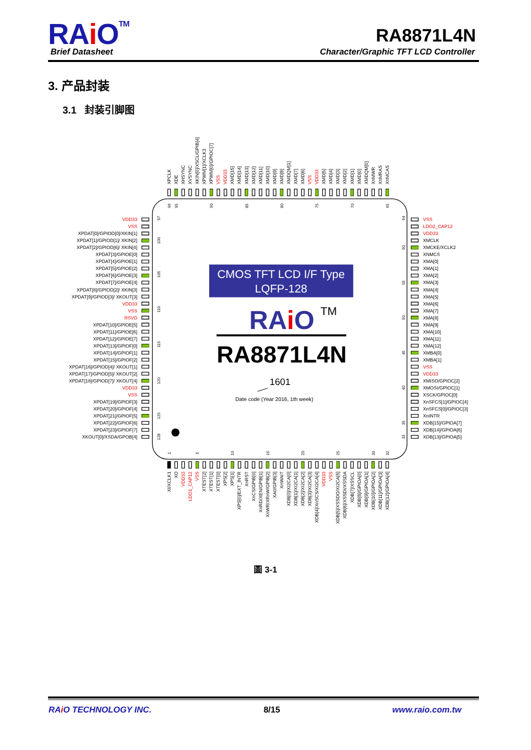RAi O<sup>TM</sup> Brief Datasheet
RA8871L4N
Character/Graphic TFT LCD Controller
3. 产品封装
3.1 封装引脚图
XPCLK
XDE
XHSYNC
XVSYNC
XKIN[0]/XSCL/GPIB[4]
XPWM[1]/XCLK3
XPWM[0]/GPIOC[7]
VSS
VDD33
XMD[15]
XMD[14]
XMD[13]
XMD[12]
XMD[11]
XMD[10]
XMD[9]
XMD[8]
XMDQM[1]
XMD[7]
XMD[6]
VSS
VDD33
XMD[5]
XMD[4]
XMD[3]
XMD[2]
XMD[1]
XMD[0]
XMDQM[0]
XnMWR
XnMRAS
XnMCAS
VDD33
VSS
XPDAT[0]/GPIOD[0]/XKIN[1]
XPDAT[1]/GPIOD[1]/ XKIN[2]
XPDAT[2]/GPIOD[6]/ XKIN[4]
XPDAT[3]/GPIOE[0]
XPDAT[4]/GPIOE[1]
XPDAT[5]/GPIOE[2]
XPDAT[6]/GPIOE[3]
XPDAT[7]/GPIOE[4]
XPDAT[8]/GPIOD[2]/ XKIN[3]
XPDAT[9]/GPIOD[3]/ XKOUT[3]
VDD33
VSS
RSVD
XPDAT[10]/GPIOE[5]
XPDAT[11]/GPIOE[6]
XPDAT[12]/GPIOE[7]
XPDAT[13]/GPIOF[0]
XPDAT[14]/GPIOF[1]
XPDAT[15]/GPIOF[2]
XPDAT[16]/GPIOD[4]/ XKOUT[1]
XPDAT[17]/GPIOD[5]/ XKOUT[2]
XPDAT[18]/GPIOD[7]/ XKOUT[4]
VDD33
VSS
XPDAT[19]/GPIOF[3]
XPDAT[20]/GPIOF[4]
XPDAT[21]/GPIOF[5]
XPDAT[22]/GPIOF[6]
XPDAT[23]/GPIOF[7]
XKOUT[0]/XSDA/GPOB[4]
VSS
LDO2_CAP12
VDD33
XMCLK
XMCKE/XCLK2
XNMCS
XMA[0]
XMA[1]
XMA[2]
XMA[3]
XMA[4]
XMA[5]
XMA[6]
XMA[7]
XMA[8]
XMA[9]
XMA[10]
XMA[11]
XMA[12]
XMBA[0]
XMBA[1]
VSS
VDD33
XMISO/GPIOC[2]
XMOSI/GPIOC[1]
XSCK/GPIOC[0]
XnSFCS[1]/GPIOC[4]
XnSFCS[0]/GPIOC[3]
XnINTR
XDB[15]/GPIOA[7]
XDB[14]/GPIOA[6]
XDB[13]/GPIOA[5]
XI/XCLK1
XO
VDD33
LDO1_CAP12
VSS
XTEST[2]
XTEST[1]
XTEST[0]
XPS[2]
XPS[1]
XPS[0]/EXT_INTR
XnRST
XnCS/GPIB[0]
XnRD/XEN/GPIB[1]
XnWR/XRnW/GPIB[2]
XA0/GPIB[3]
XnWAIT
XDB[0]/XI2CA[0]
XDB[1]/XI2CA[1]
XDB[2]/XI2CA[2]
XDB[3]/XI2CA[3]
XDB[4]/XnSCS/XI2CA[4]
VDD33
VSS
XDB[5]/XSSDO/XI2CA[5]
XDB[6]/XSSDI/XSSDA
XDB[7]/XSSCL
XDB[8]/GPIOA[0]
XDB[9]/GPIOA[1]
XDB[10]/GPIOA[2]
XDB[11]/GPIOA[3]
XDB[12]/GPIOA[4]
96
95
90
85
80
75
70
65
1
5
10
15
20
25
30
32
97
100
105
110
115
120
125
128
64
60
55
50
45
40
35
33
CMOS TFT LCD I/F Type
LQFP-128
RAiO
TM
RA8871L4N
1601
Date code (Year 2016, 1th week)
圖 3-1
RAi O TECHNOLOGY INC. 8/15 www.raio.com.tw